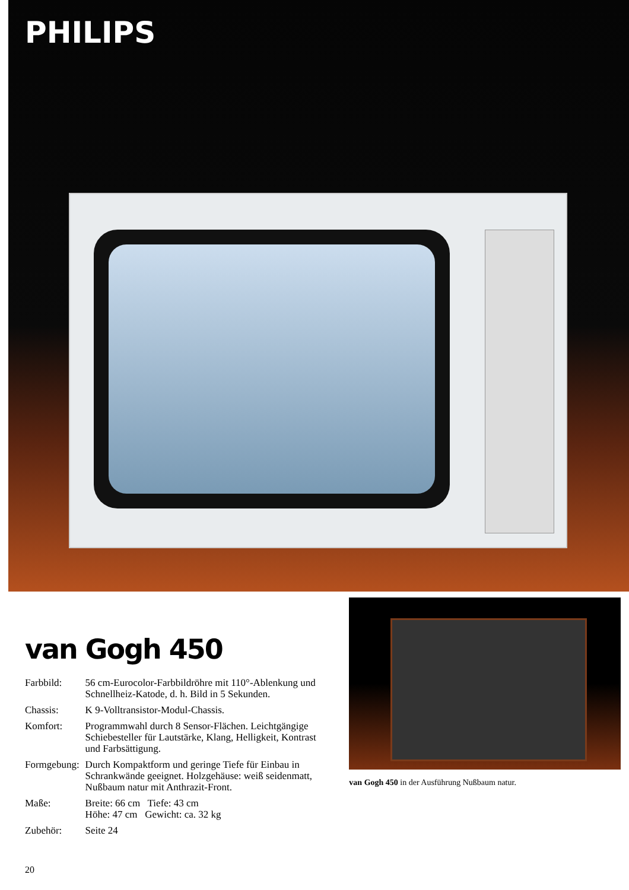PHILIPS
van Gogh 450
| Farbbild: | 56 cm-Eurocolor-Farbbildröhre mit 110°-Ablenkung und Schnellheiz-Katode, d. h. Bild in 5 Sekunden. |
| Chassis: | K 9-Volltransistor-Modul-Chassis. |
| Komfort: | Programmwahl durch 8 Sensor-Flächen. Leichtgängige Schiebesteller für Lautstärke, Klang, Helligkeit, Kontrast und Farbsättigung. |
| Formgebung: | Durch Kompaktform und geringe Tiefe für Einbau in Schrankwände geeignet. Holzgehäuse: weiß seidenmatt, Nußbaum natur mit Anthrazit-Front. |
| Maße: | Breite: 66 cm Tiefe: 43 cm Höhe: 47 cm Gewicht: ca. 32 kg |
| Zubehör: | Seite 24 |
20
van Gogh 450 in der Ausführung Nußbaum natur.